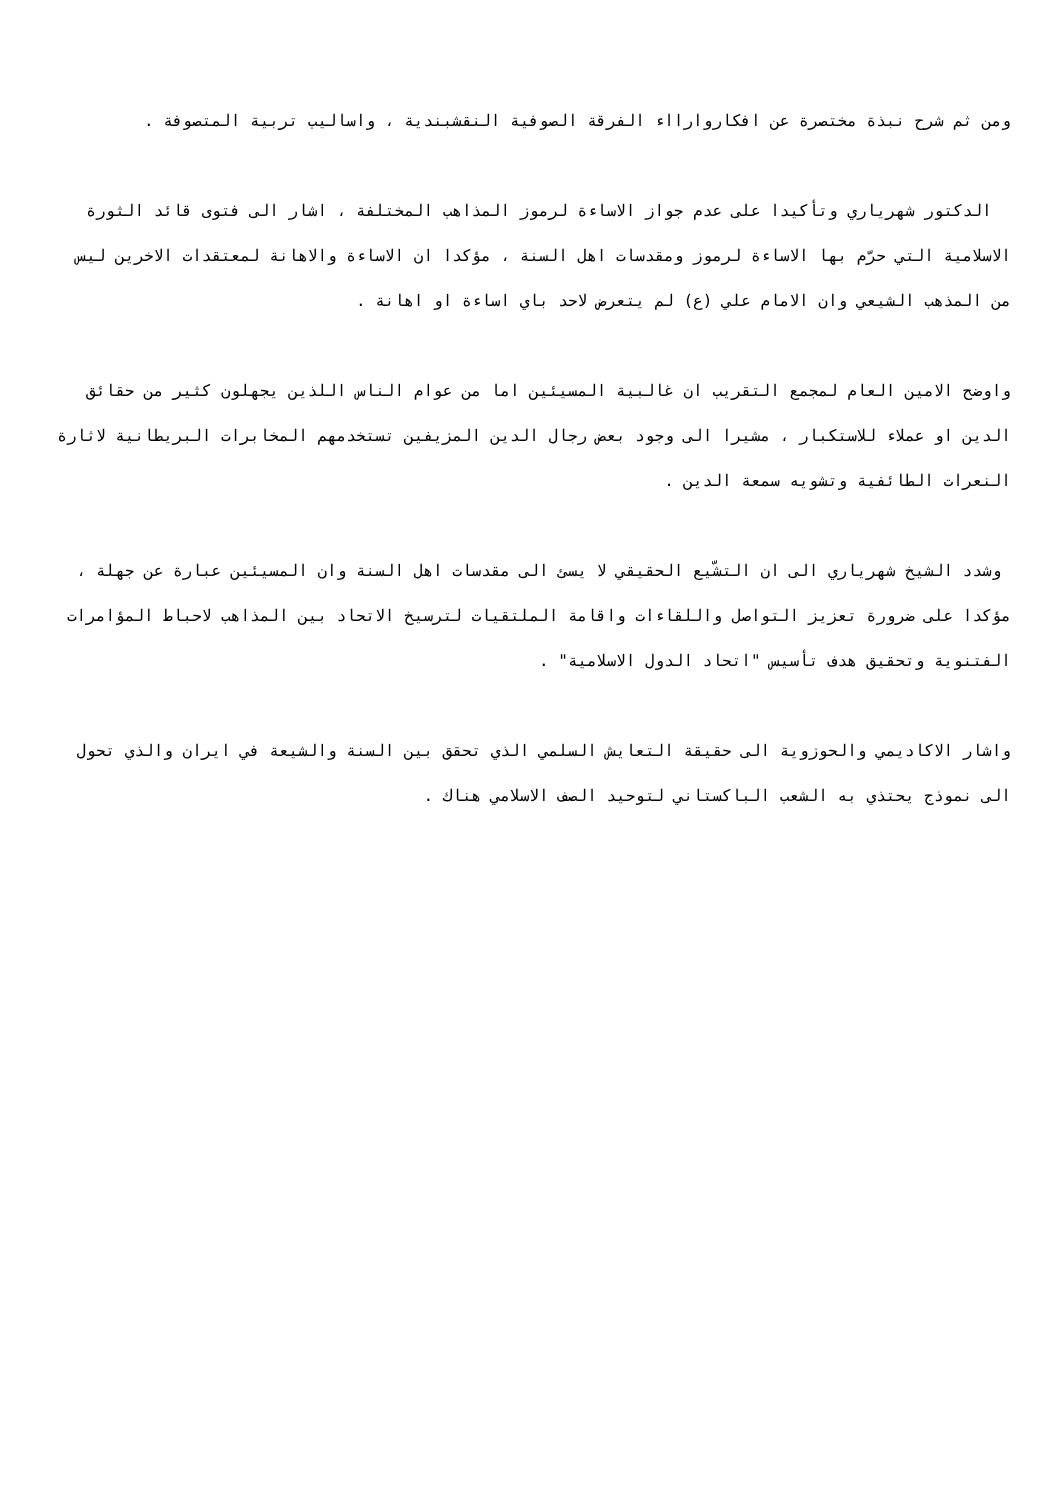ومن ثم شرح نبذة مختصرة عن افكاروارااء الفرقة الصوفية النقشبندية ، واساليب تربية المتصوفة .
الدكتور شهرياري وتأكيدا على عدم جواز الاساءة لرموز المذاهب المختلفة ، اشار الى فتوى قائد الثورة الاسلامية التي حرّم بها الاساءة لرموز ومقدسات اهل السنة ، مؤكدا ان الاساءة والاهانة لمعتقدات الاخرين ليس من المذهب الشيعي وان الامام علي (ع) لم يتعرض لاحد باي اساءة او اهانة .
واوضح الامين العام لمجمع التقريب ان غالبية المسيئين اما من عوام الناس اللذين يجهلون كثير من حقائق الدين او عملاء للاستكبار ، مشيرا الى وجود بعض رجال الدين المزيفين تستخدمهم المخابرات البريطانية لاثارة النعرات الطائفية وتشويه سمعة الدين .
وشدد الشيخ شهرياري الى ان التشّيع الحقيقي لا يسئ الى مقدسات اهل السنة وان المسيئين عبارة عن جهلة ، مؤكدا على ضرورة تعزيز التواصل واللقاءات واقامة الملتقيات لترسيخ الاتحاد بين المذاهب لاحباط المؤامرات الفتنوية وتحقيق هدف تأسيس "اتحاد الدول الاسلامية" .
واشار الاكاديمي والحوزوية الى حقيقة التعايش السلمي الذي تحقق بين السنة والشيعة في ايران والذي تحول الى نموذج يحتذي به الشعب الباكستاني لتوحيد الصف الاسلامي هناك .